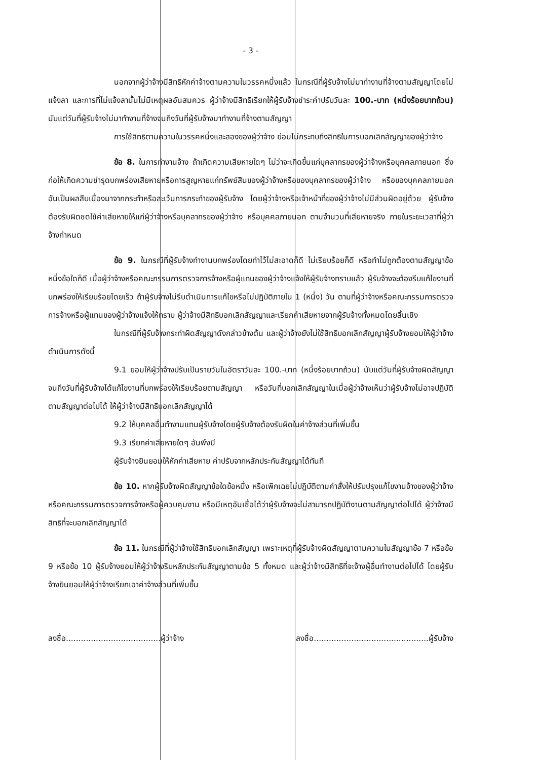- 3 -
นอกจากผู้ว่าจ้างมีสิทธิหักค่าจ้างตามความในวรรคหนึ่งแล้ว ในกรณีที่ผู้รับจ้างไม่มาทำงานที่จ้างตามสัญญาโดยไม่แจ้งลา และการที่ไม่แจ้งลานั้นไม่มีเหตุผลอันสมควร ผู้ว่าจ้างมีสิทธิเรียกให้ผู้รับจ้างชำระค่าปรับวันละ 100.-บาท (หนึ่งร้อยบาทถ้วน) นับแต่วันที่ผู้รับจ้างไม่มาทำงานที่จ้างจนถึงวันที่ผู้รับจ้างมาทำงานที่จ้างตามสัญญา
การใช้สิทธิตามความในวรรคหนึ่งและสองของผู้ว่าจ้าง ย่อมไม่กระทบถึงสิทธิในการบอกเลิกสัญญาของผู้ว่าจ้าง
ข้อ 8. ในการทำงานจ้าง ถ้าเกิดความเสียหายใดๆ ไม่ว่าจะเกิดขึ้นแก่บุคลากรของผู้ว่าจ้างหรือบุคคลภายนอก ซึ่งก่อให้เกิดความชำรุดบกพร่องเสียหายหรือการสูญหายแก่ทรัพย์สินของผู้ว่าจ้างหรือของบุคลากรของผู้ว่าจ้าง หรือของบุคคลภายนอก อันเป็นผลสืบเนื่องมาจากกระทำหรือละเว้นการกระทำของผู้รับจ้าง โดยผู้ว่าจ้างหรือเจ้าหน้าที่ของผู้ว่าจ้างไม่มีส่วนผิดอยู่ด้วย ผู้รับจ้างต้องรับผิดชดใช้ค่าเสียหายให้แก่ผู้ว่าจ้างหรือบุคลากรของผู้ว่าจ้าง หรือบุคคลภายนอก ตามจำนวนที่เสียหายจริง ภายในระยะเวลาที่ผู้ว่าจ้างกำหนด
ข้อ 9. ในกรณีที่ผู้รับจ้างทำงานบกพร่องโดยทำไว้ไม่สะอาดก็ดี ไม่เรียบร้อยก็ดี หรือทำไม่ถูกต้องตามสัญญาข้อหนึ่งข้อใดก็ดี เมื่อผู้ว่าจ้างหรือคณะกรรมการตรวจการจ้างหรือผู้แทนของผู้ว่าจ้างแจ้งให้ผู้รับจ้างทราบแล้ว ผู้รับจ้างจะต้องรีบแก้ไขงานที่บกพร่องให้เรียบร้อยโดยเร็ว ถ้าผู้รับจ้างไม่รีบดำเนินการแก้ไขหรือไม่ปฏิบัติภายใน 1 (หนึ่ง) วัน ตามที่ผู้ว่าจ้างหรือคณะกรรมการตรวจการจ้างหรือผู้แทนของผู้ว่าจ้างแจ้งให้ทราบ ผู้ว่าจ้างมีสิทธิบอกเลิกสัญญาและเรียกค่าเสียหายจากผู้รับจ้างทั้งหมดโดยสิ้นเชิง
ในกรณีที่ผู้รับจ้างกระทำผิดสัญญาดังกล่าวข้างต้น และผู้ว่าจ้างยังไม่ใช้สิทธิบอกเลิกสัญญาผู้รับจ้างยอมให้ผู้ว่าจ้างดำเนินการดังนี้
9.1 ยอมให้ผู้ว่าจ้างปรับเป็นรายวันในอัตราวันละ 100.-บาท (หนึ่งร้อยบาทถ้วน) นับแต่วันที่ผู้รับจ้างผิดสัญญาจนถึงวันที่ผู้รับจ้างได้แก้ไขงานที่บกพร่องให้เรียบร้อยตามสัญญา หรือวันที่บอกเลิกสัญญาในเมื่อผู้ว่าจ้างเห็นว่าผู้รับจ้างไม่อาจปฏิบัติตามสัญญาต่อไปได้ ให้ผู้ว่าจ้างมีสิทธิบอกเลิกสัญญาได้
9.2 ให้บุคคลอื่นทำงานแทนผู้รับจ้างโดยผู้รับจ้างต้องรับผิดในค่าจ้างส่วนที่เพิ่มขึ้น
9.3 เรียกค่าเสียหายใดๆ อันพึงมี
ผู้รับจ้างยินยอมให้หักค่าเสียหาย ค่าปรับจากหลักประกันสัญญาได้ทันที
ข้อ 10. หากผู้รับจ้างผิดสัญญาข้อใดข้อหนึ่ง หรือเพิกเฉยไม่ปฏิบัติตามคำสั่งให้ปรับปรุงแก้ไขงานจ้างของผู้ว่าจ้างหรือคณะกรรมการตรวจการจ้างหรือผู้ควบคุมงาน หรือมีเหตุอันเชื่อได้ว่าผู้รับจ้างจะไม่สามารถปฏิบัติงานตามสัญญาต่อไปได้ ผู้ว่าจ้างมีสิทธิที่จะบอกเลิกสัญญาได้
ข้อ 11. ในกรณีที่ผู้ว่าจ้างใช้สิทธิบอกเลิกสัญญา เพราะเหตุที่ผู้รับจ้างผิดสัญญาตามความในสัญญาข้อ 7 หรือข้อ 9 หรือข้อ 10 ผู้รับจ้างยอมให้ผู้ว่าจ้างริบหลักประกันสัญญาตามข้อ 5 ทั้งหมด และผู้ว่าจ้างมีสิทธิที่จะจ้างผู้อื่นทำงานต่อไปได้ โดยผู้รับจ้างยินยอมให้ผู้ว่าจ้างเรียกเอาค่าจ้างส่วนที่เพิ่มขึ้น
ลงชื่อ......................................ผู้ว่าจ้าง ลงชื่อ..............................................ผู้รับจ้าง